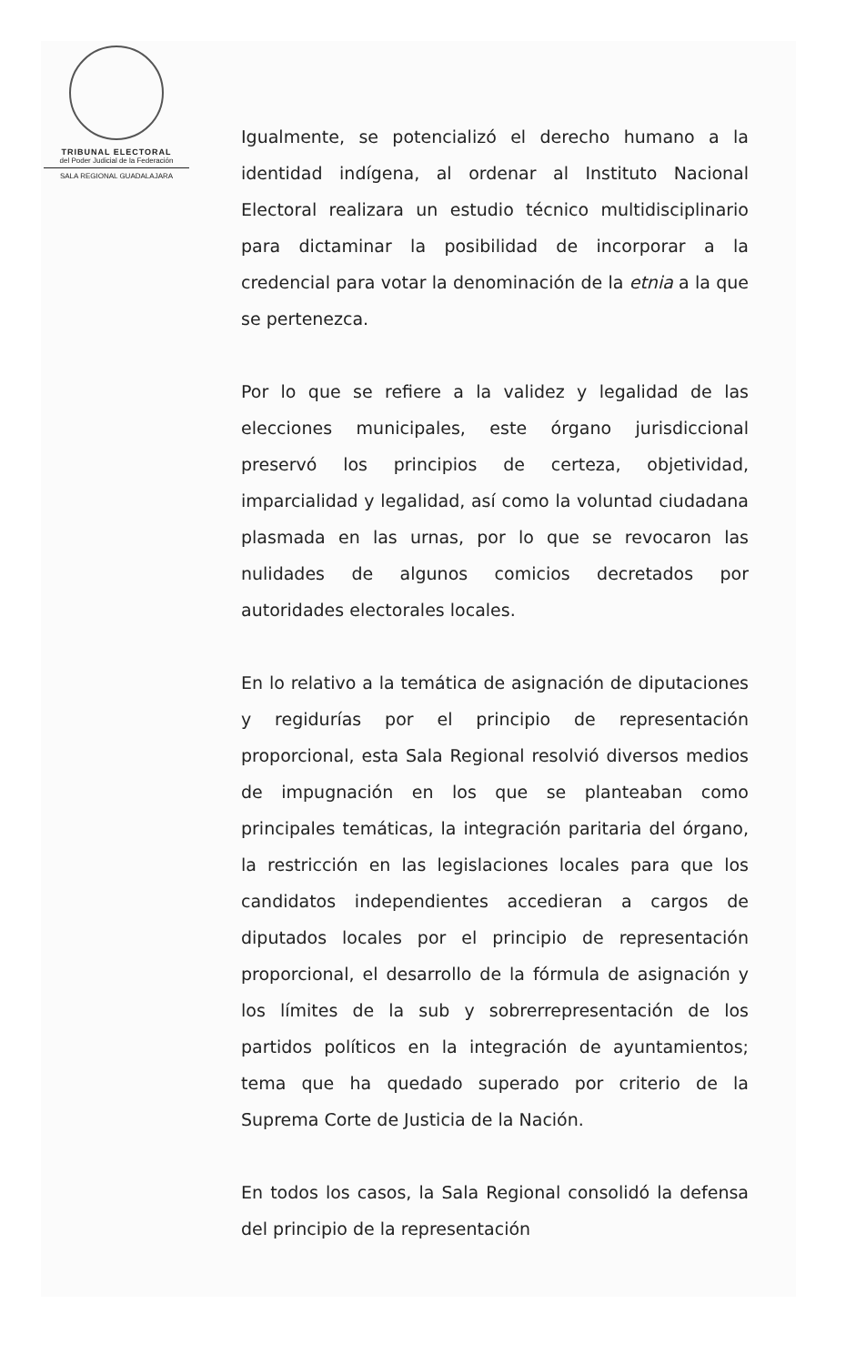TRIBUNAL ELECTORAL
del Poder Judicial de la Federación
SALA REGIONAL GUADALAJARA
Igualmente, se potencializó el derecho humano a la identidad indígena, al ordenar al Instituto Nacional Electoral realizara un estudio técnico multidisciplinario para dictaminar la posibilidad de incorporar a la credencial para votar la denominación de la etnia a la que se pertenezca.
Por lo que se refiere a la validez y legalidad de las elecciones municipales, este órgano jurisdiccional preservó los principios de certeza, objetividad, imparcialidad y legalidad, así como la voluntad ciudadana plasmada en las urnas, por lo que se revocaron las nulidades de algunos comicios decretados por autoridades electorales locales.
En lo relativo a la temática de asignación de diputaciones y regidurías por el principio de representación proporcional, esta Sala Regional resolvió diversos medios de impugnación en los que se planteaban como principales temáticas, la integración paritaria del órgano, la restricción en las legislaciones locales para que los candidatos independientes accedieran a cargos de diputados locales por el principio de representación proporcional, el desarrollo de la fórmula de asignación y los límites de la sub y sobrerrepresentación de los partidos políticos en la integración de ayuntamientos; tema que ha quedado superado por criterio de la Suprema Corte de Justicia de la Nación.
En todos los casos, la Sala Regional consolidó la defensa del principio de la representación